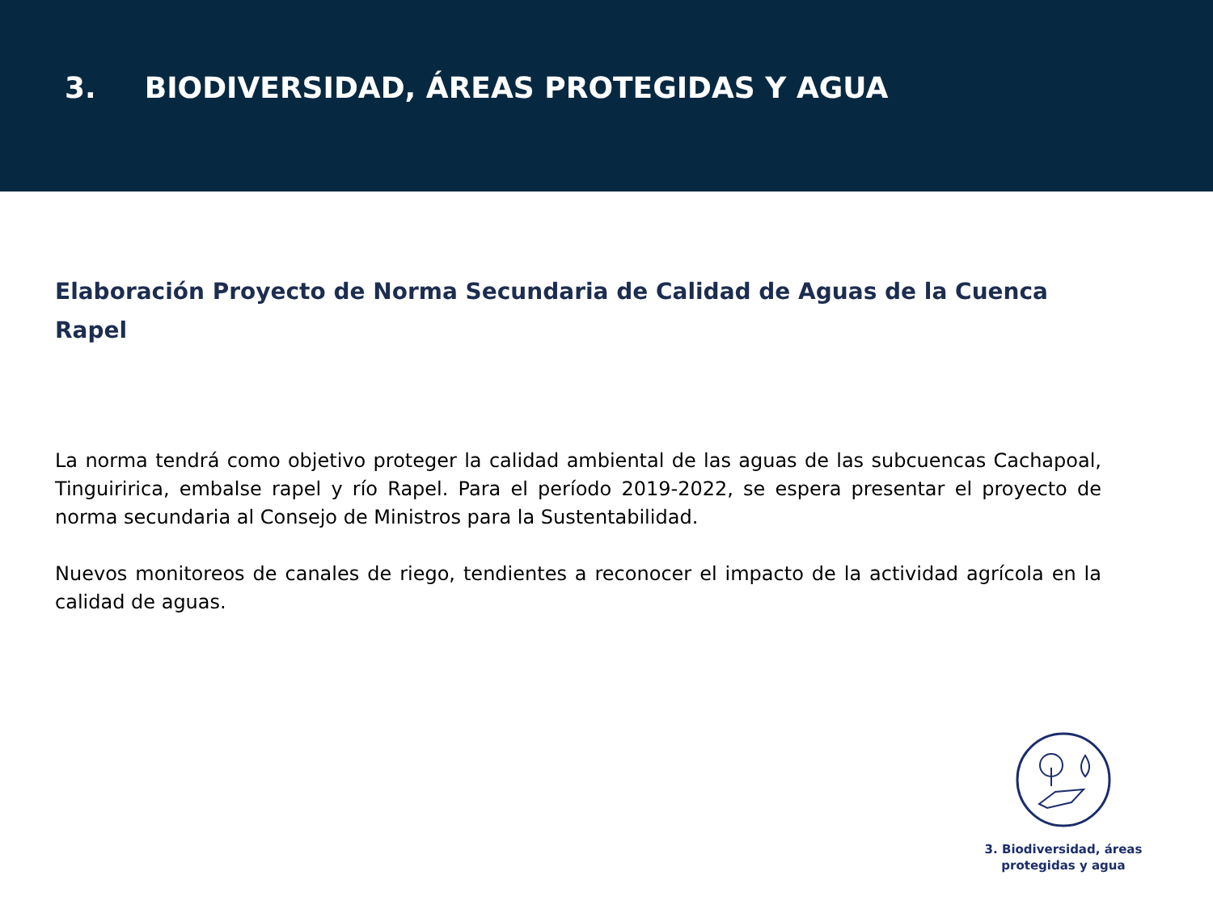3. BIODIVERSIDAD, ÁREAS PROTEGIDAS Y AGUA
Elaboración Proyecto de Norma Secundaria de Calidad de Aguas de la Cuenca Rapel
La norma tendrá como objetivo proteger la calidad ambiental de las aguas de las subcuencas Cachapoal, Tinguiririca, embalse rapel y río Rapel. Para el período 2019-2022, se espera presentar el proyecto de norma secundaria al Consejo de Ministros para la Sustentabilidad.
Nuevos monitoreos de canales de riego, tendientes a reconocer el impacto de la actividad agrícola en la calidad de aguas.
3. Biodiversidad, áreas protegidas y agua